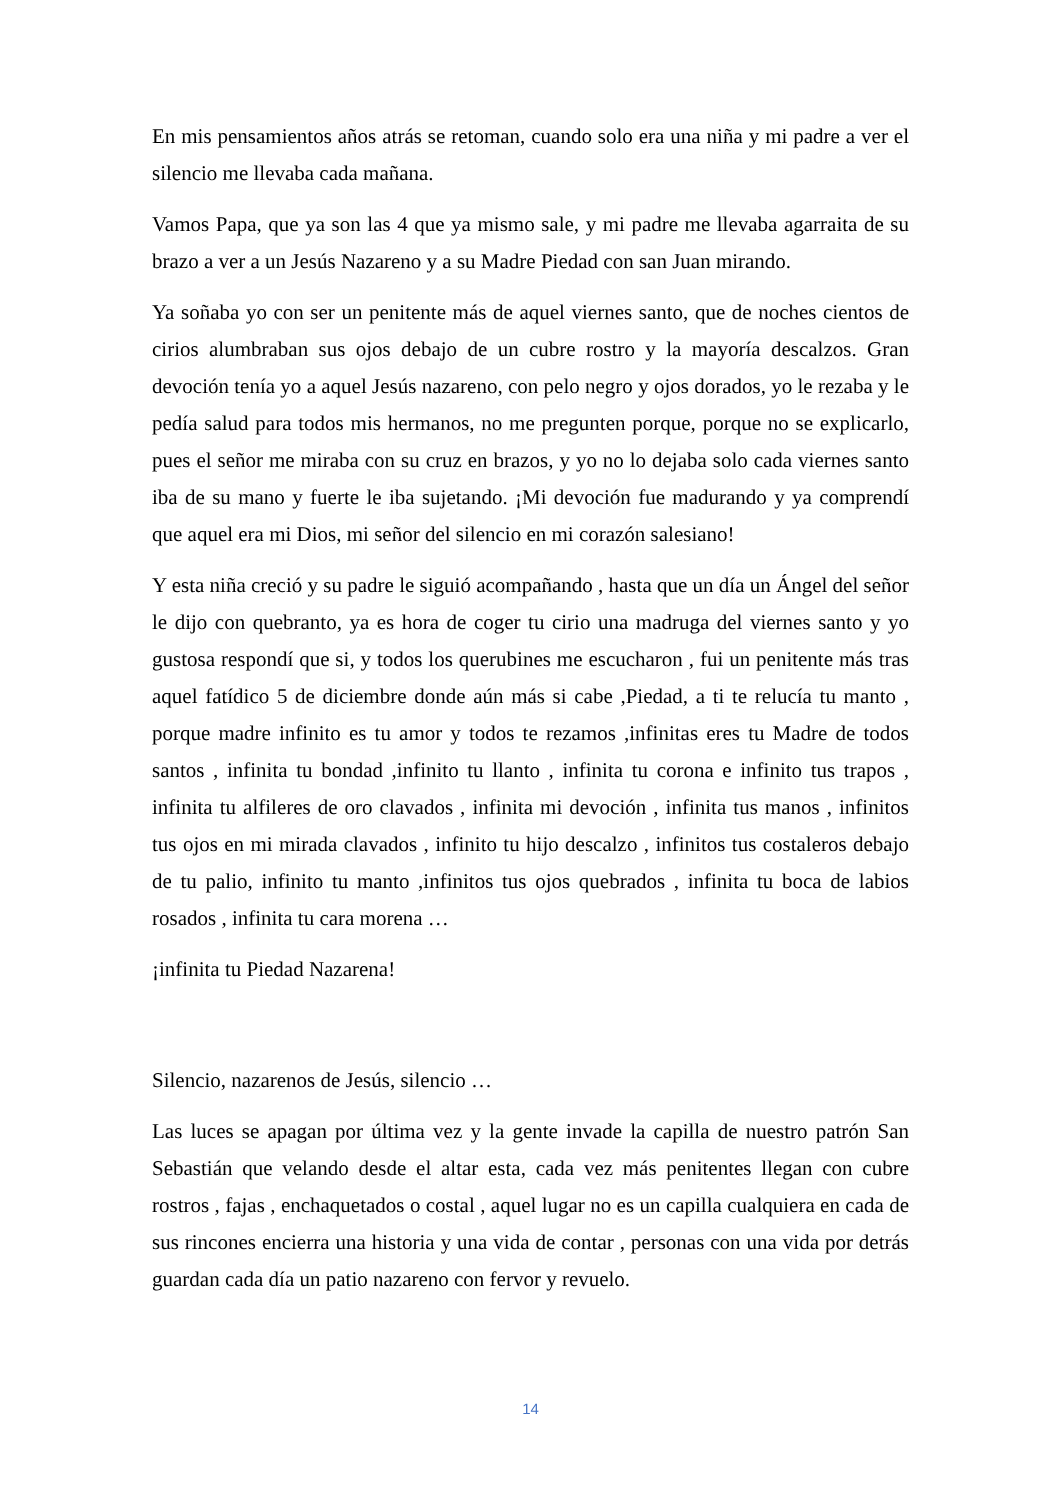En mis pensamientos años atrás se retoman, cuando solo era una niña y mi padre a ver el silencio me llevaba cada mañana.
Vamos Papa, que ya son las 4 que ya mismo sale, y mi padre me llevaba agarraita de su brazo a ver a un Jesús Nazareno y a su Madre Piedad con san Juan mirando.
Ya soñaba yo con ser un penitente más de aquel viernes santo, que de noches cientos de cirios alumbraban sus ojos debajo de un cubre rostro y la mayoría descalzos. Gran devoción tenía yo a aquel Jesús nazareno, con pelo negro y ojos dorados, yo le rezaba y le pedía salud para todos mis hermanos, no me pregunten porque, porque no se explicarlo, pues el señor me miraba con su cruz en brazos, y yo no lo dejaba solo cada viernes santo iba de su mano y fuerte le iba sujetando. ¡Mi devoción fue madurando y ya comprendí que aquel era mi Dios, mi señor del silencio en mi corazón salesiano!
Y esta niña creció y su padre le siguió acompañando , hasta que un día un Ángel del señor le dijo con quebranto, ya es hora de coger tu cirio una madruga del viernes santo y yo gustosa respondí que si, y todos los querubines me escucharon , fui un penitente más tras aquel fatídico 5 de diciembre donde aún más si cabe ,Piedad, a ti te relucía tu manto , porque madre infinito es tu amor y todos te rezamos ,infinitas eres tu Madre de todos santos , infinita tu bondad ,infinito tu llanto , infinita tu corona e infinito tus trapos , infinita tu alfileres de oro clavados , infinita mi devoción , infinita tus manos , infinitos tus ojos en mi mirada clavados , infinito tu hijo descalzo , infinitos tus costaleros debajo de tu palio, infinito tu manto ,infinitos tus ojos quebrados , infinita tu boca de labios rosados , infinita tu cara morena …
¡infinita tu Piedad Nazarena!
Silencio, nazarenos de Jesús, silencio …
Las luces se apagan por última vez y la gente invade la capilla de nuestro patrón San Sebastián que velando desde el altar esta, cada vez más penitentes llegan con cubre rostros , fajas , enchaquetados o costal , aquel lugar no es un capilla cualquiera en cada de sus rincones encierra una historia y una vida de contar , personas con una vida por detrás guardan cada día un patio nazareno con fervor y revuelo.
14